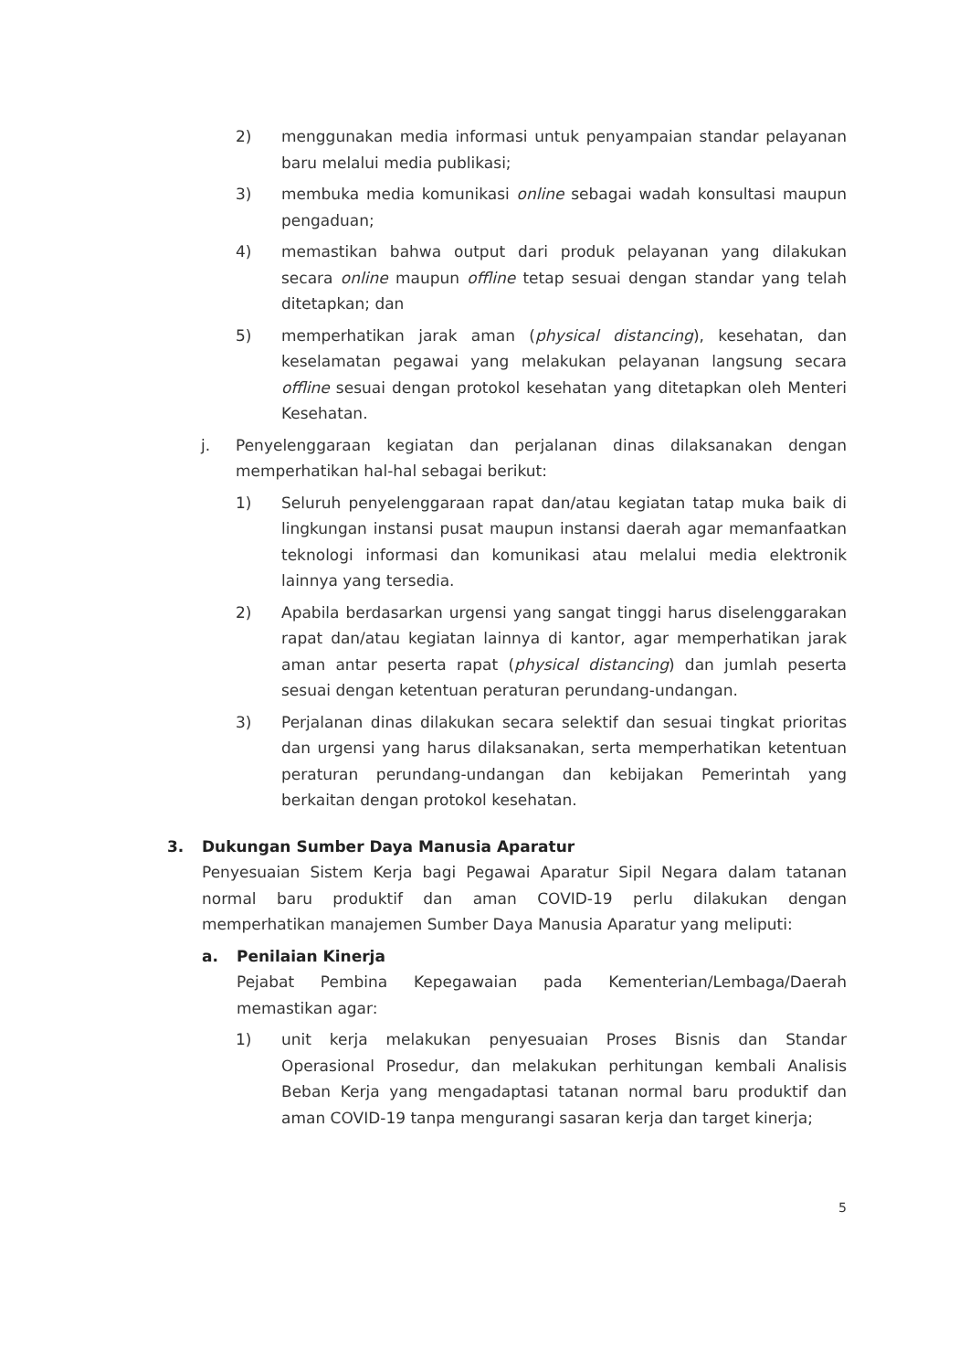2) menggunakan media informasi untuk penyampaian standar pelayanan baru melalui media publikasi;
3) membuka media komunikasi online sebagai wadah konsultasi maupun pengaduan;
4) memastikan bahwa output dari produk pelayanan yang dilakukan secara online maupun offline tetap sesuai dengan standar yang telah ditetapkan; dan
5) memperhatikan jarak aman (physical distancing), kesehatan, dan keselamatan pegawai yang melakukan pelayanan langsung secara offline sesuai dengan protokol kesehatan yang ditetapkan oleh Menteri Kesehatan.
j. Penyelenggaraan kegiatan dan perjalanan dinas dilaksanakan dengan memperhatikan hal-hal sebagai berikut:
1) Seluruh penyelenggaraan rapat dan/atau kegiatan tatap muka baik di lingkungan instansi pusat maupun instansi daerah agar memanfaatkan teknologi informasi dan komunikasi atau melalui media elektronik lainnya yang tersedia.
2) Apabila berdasarkan urgensi yang sangat tinggi harus diselenggarakan rapat dan/atau kegiatan lainnya di kantor, agar memperhatikan jarak aman antar peserta rapat (physical distancing) dan jumlah peserta sesuai dengan ketentuan peraturan perundang-undangan.
3) Perjalanan dinas dilakukan secara selektif dan sesuai tingkat prioritas dan urgensi yang harus dilaksanakan, serta memperhatikan ketentuan peraturan perundang-undangan dan kebijakan Pemerintah yang berkaitan dengan protokol kesehatan.
3. Dukungan Sumber Daya Manusia Aparatur
Penyesuaian Sistem Kerja bagi Pegawai Aparatur Sipil Negara dalam tatanan normal baru produktif dan aman COVID-19 perlu dilakukan dengan memperhatikan manajemen Sumber Daya Manusia Aparatur yang meliputi:
a. Penilaian Kinerja
Pejabat Pembina Kepegawaian pada Kementerian/Lembaga/Daerah memastikan agar:
1) unit kerja melakukan penyesuaian Proses Bisnis dan Standar Operasional Prosedur, dan melakukan perhitungan kembali Analisis Beban Kerja yang mengadaptasi tatanan normal baru produktif dan aman COVID-19 tanpa mengurangi sasaran kerja dan target kinerja;
5